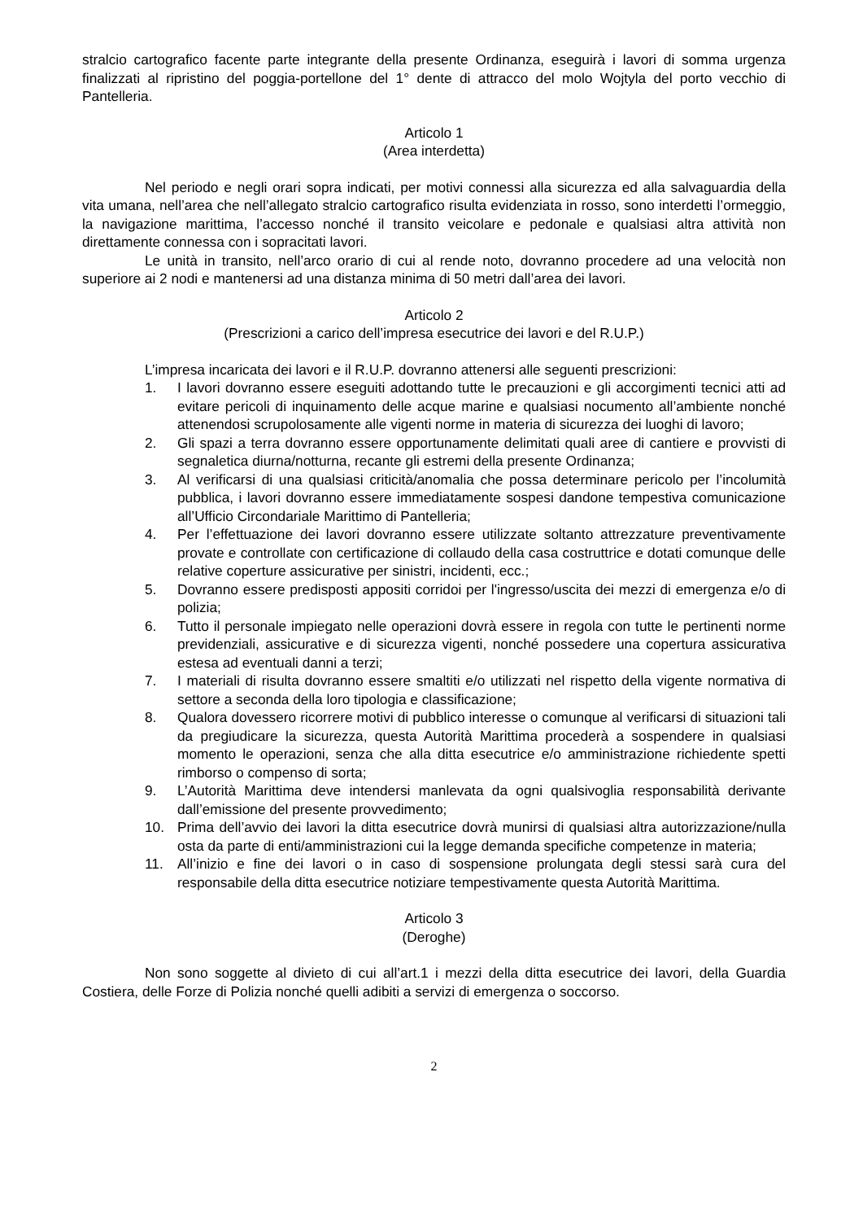stralcio cartografico facente parte integrante della presente Ordinanza, eseguirà i lavori di somma urgenza finalizzati al ripristino del poggia-portellone del 1° dente di attracco del molo Wojtyla del porto vecchio di Pantelleria.
Articolo 1
(Area interdetta)
Nel periodo e negli orari sopra indicati, per motivi connessi alla sicurezza ed alla salvaguardia della vita umana, nell’area che nell’allegato stralcio cartografico risulta evidenziata in rosso, sono interdetti l’ormeggio, la navigazione marittima, l’accesso nonché il transito veicolare e pedonale e qualsiasi altra attività non direttamente connessa con i sopracitati lavori.
Le unità in transito, nell’arco orario di cui al rende noto, dovranno procedere ad una velocità non superiore ai 2 nodi e mantenersi ad una distanza minima di 50 metri dall’area dei lavori.
Articolo 2
(Prescrizioni a carico dell’impresa esecutrice dei lavori e del R.U.P.)
L’impresa incaricata dei lavori e il R.U.P. dovranno attenersi alle seguenti prescrizioni:
1. I lavori dovranno essere eseguiti adottando tutte le precauzioni e gli accorgimenti tecnici atti ad evitare pericoli di inquinamento delle acque marine e qualsiasi nocumento all’ambiente nonché attenendosi scrupolosamente alle vigenti norme in materia di sicurezza dei luoghi di lavoro;
2. Gli spazi a terra dovranno essere opportunamente delimitati quali aree di cantiere e provvisti di segnaletica diurna/notturna, recante gli estremi della presente Ordinanza;
3. Al verificarsi di una qualsiasi criticità/anomalia che possa determinare pericolo per l’incolumità pubblica, i lavori dovranno essere immediatamente sospesi dandone tempestiva comunicazione all’Ufficio Circondariale Marittimo di Pantelleria;
4. Per l’effettuazione dei lavori dovranno essere utilizzate soltanto attrezzature preventivamente provate e controllate con certificazione di collaudo della casa costruttrice e dotati comunque delle relative coperture assicurative per sinistri, incidenti, ecc.;
5. Dovranno essere predisposti appositi corridoi per l'ingresso/uscita dei mezzi di emergenza e/o di polizia;
6. Tutto il personale impiegato nelle operazioni dovrà essere in regola con tutte le pertinenti norme previdenziali, assicurative e di sicurezza vigenti, nonché possedere una copertura assicurativa estesa ad eventuali danni a terzi;
7. I materiali di risulta dovranno essere smaltiti e/o utilizzati nel rispetto della vigente normativa di settore a seconda della loro tipologia e classificazione;
8. Qualora dovessero ricorrere motivi di pubblico interesse o comunque al verificarsi di situazioni tali da pregiudicare la sicurezza, questa Autorità Marittima procederà a sospendere in qualsiasi momento le operazioni, senza che alla ditta esecutrice e/o amministrazione richiedente spetti rimborso o compenso di sorta;
9. L’Autorità Marittima deve intendersi manlevata da ogni qualsivoglia responsabilità derivante dall’emissione del presente provvedimento;
10. Prima dell’avvio dei lavori la ditta esecutrice dovrà munirsi di qualsiasi altra autorizzazione/nulla osta da parte di enti/amministrazioni cui la legge demanda specifiche competenze in materia;
11. All’inizio e fine dei lavori o in caso di sospensione prolungata degli stessi sarà cura del responsabile della ditta esecutrice notiziare tempestivamente questa Autorità Marittima.
Articolo 3
(Deroghe)
Non sono soggette al divieto di cui all’art.1 i mezzi della ditta esecutrice dei lavori, della Guardia Costiera, delle Forze di Polizia nonché quelli adibiti a servizi di emergenza o soccorso.
2